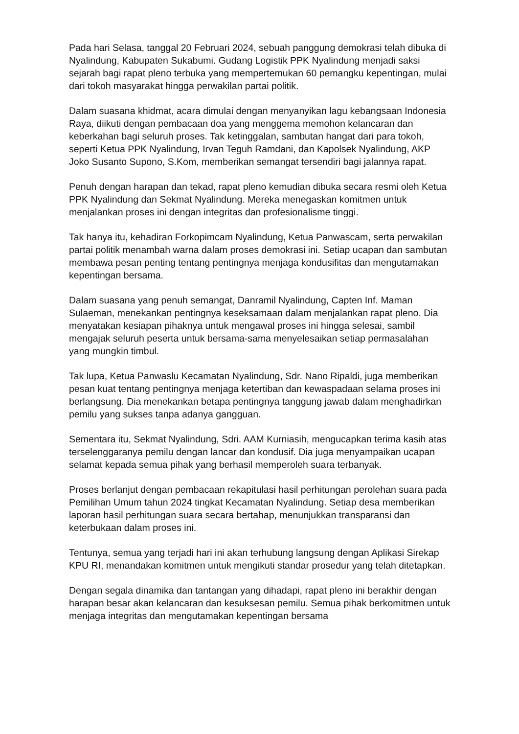Pada hari Selasa, tanggal 20 Februari 2024, sebuah panggung demokrasi telah dibuka di Nyalindung, Kabupaten Sukabumi. Gudang Logistik PPK Nyalindung menjadi saksi sejarah bagi rapat pleno terbuka yang mempertemukan 60 pemangku kepentingan, mulai dari tokoh masyarakat hingga perwakilan partai politik.
Dalam suasana khidmat, acara dimulai dengan menyanyikan lagu kebangsaan Indonesia Raya, diikuti dengan pembacaan doa yang menggema memohon kelancaran dan keberkahan bagi seluruh proses. Tak ketinggalan, sambutan hangat dari para tokoh, seperti Ketua PPK Nyalindung, Irvan Teguh Ramdani, dan Kapolsek Nyalindung, AKP Joko Susanto Supono, S.Kom, memberikan semangat tersendiri bagi jalannya rapat.
Penuh dengan harapan dan tekad, rapat pleno kemudian dibuka secara resmi oleh Ketua PPK Nyalindung dan Sekmat Nyalindung. Mereka menegaskan komitmen untuk menjalankan proses ini dengan integritas dan profesionalisme tinggi.
Tak hanya itu, kehadiran Forkopimcam Nyalindung, Ketua Panwascam, serta perwakilan partai politik menambah warna dalam proses demokrasi ini. Setiap ucapan dan sambutan membawa pesan penting tentang pentingnya menjaga kondusifitas dan mengutamakan kepentingan bersama.
Dalam suasana yang penuh semangat, Danramil Nyalindung, Capten Inf. Maman Sulaeman, menekankan pentingnya keseksamaan dalam menjalankan rapat pleno. Dia menyatakan kesiapan pihaknya untuk mengawal proses ini hingga selesai, sambil mengajak seluruh peserta untuk bersama-sama menyelesaikan setiap permasalahan yang mungkin timbul.
Tak lupa, Ketua Panwaslu Kecamatan Nyalindung, Sdr. Nano Ripaldi, juga memberikan pesan kuat tentang pentingnya menjaga ketertiban dan kewaspadaan selama proses ini berlangsung. Dia menekankan betapa pentingnya tanggung jawab dalam menghadirkan pemilu yang sukses tanpa adanya gangguan.
Sementara itu, Sekmat Nyalindung, Sdri. AAM Kurniasih, mengucapkan terima kasih atas terselenggaranya pemilu dengan lancar dan kondusif. Dia juga menyampaikan ucapan selamat kepada semua pihak yang berhasil memperoleh suara terbanyak.
Proses berlanjut dengan pembacaan rekapitulasi hasil perhitungan perolehan suara pada Pemilihan Umum tahun 2024 tingkat Kecamatan Nyalindung. Setiap desa memberikan laporan hasil perhitungan suara secara bertahap, menunjukkan transparansi dan keterbukaan dalam proses ini.
Tentunya, semua yang terjadi hari ini akan terhubung langsung dengan Aplikasi Sirekap KPU RI, menandakan komitmen untuk mengikuti standar prosedur yang telah ditetapkan.
Dengan segala dinamika dan tantangan yang dihadapi, rapat pleno ini berakhir dengan harapan besar akan kelancaran dan kesuksesan pemilu. Semua pihak berkomitmen untuk menjaga integritas dan mengutamakan kepentingan bersama